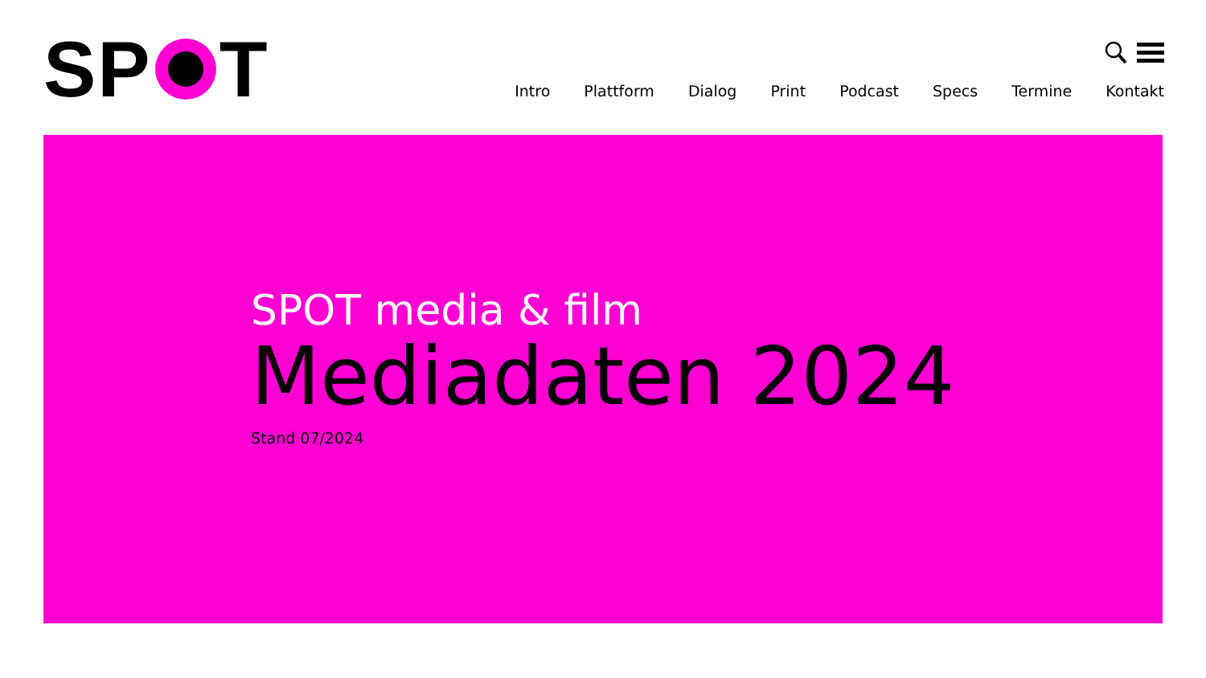SP T
Intro Plattform Dialog Print Podcast Specs Termine Kontakt
SPOT media & film
Mediadaten 2024
Stand 07/2024